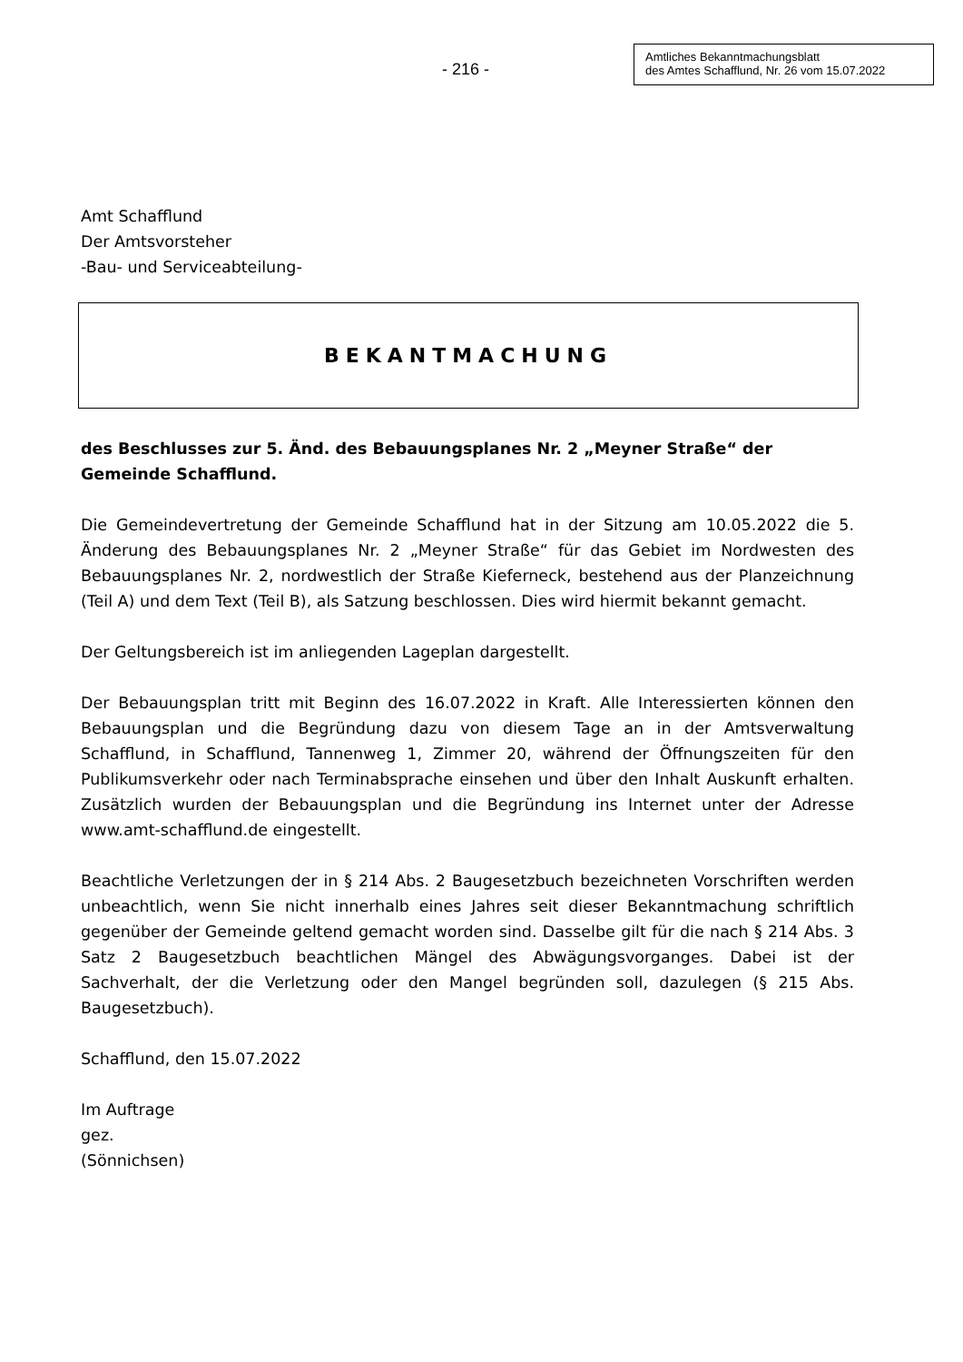- 216 -
Amtliches Bekanntmachungsblatt
des Amtes Schafflund, Nr. 26 vom 15.07.2022
Amt Schafflund
Der Amtsvorsteher
-Bau- und Serviceabteilung-
BEKANTMACHUNG
des Beschlusses zur 5. Änd. des Bebauungsplanes Nr. 2 „Meyner Straße“ der Gemeinde Schafflund.
Die Gemeindevertretung der Gemeinde Schafflund hat in der Sitzung am 10.05.2022 die 5. Änderung des Bebauungsplanes Nr. 2 „Meyner Straße“ für das Gebiet im Nordwesten des Bebauungsplanes Nr. 2, nordwestlich der Straße Kieferneck, bestehend aus der Planzeichnung (Teil A) und dem Text (Teil B), als Satzung beschlossen. Dies wird hiermit bekannt gemacht.
Der Geltungsbereich ist im anliegenden Lageplan dargestellt.
Der Bebauungsplan tritt mit Beginn des 16.07.2022 in Kraft. Alle Interessierten können den Bebauungsplan und die Begründung dazu von diesem Tage an in der Amtsverwaltung Schafflund, in Schafflund, Tannenweg 1, Zimmer 20, während der Öffnungszeiten für den Publikumsverkehr oder nach Terminabsprache einsehen und über den Inhalt Auskunft erhalten. Zusätzlich wurden der Bebauungsplan und die Begründung ins Internet unter der Adresse www.amt-schafflund.de eingestellt.
Beachtliche Verletzungen der in § 214 Abs. 2 Baugesetzbuch bezeichneten Vorschriften werden unbeachtlich, wenn Sie nicht innerhalb eines Jahres seit dieser Bekanntmachung schriftlich gegenüber der Gemeinde geltend gemacht worden sind. Dasselbe gilt für die nach § 214 Abs. 3 Satz 2 Baugesetzbuch beachtlichen Mängel des Abwägungsvorganges. Dabei ist der Sachverhalt, der die Verletzung oder den Mangel begründen soll, dazulegen (§ 215 Abs. Baugesetzbuch).
Schafflund, den 15.07.2022
Im Auftrage
gez.
(Sönnichsen)